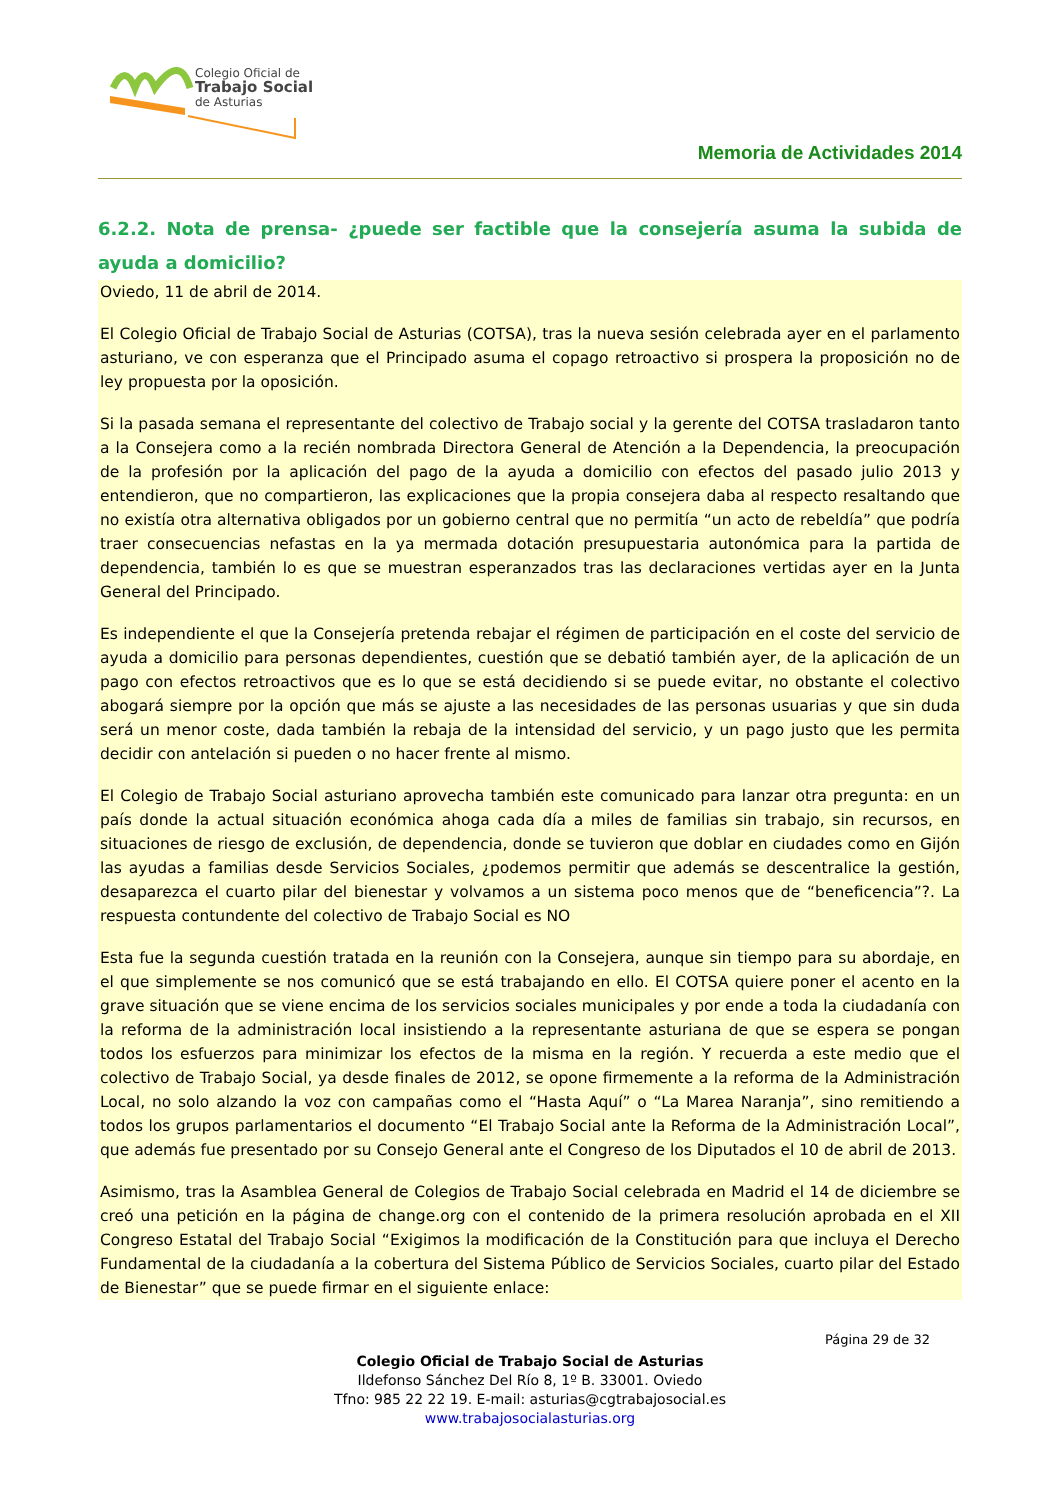Colegio Oficial de
Trabajo Social
de Asturias
Memoria de Actividades 2014
6.2.2. Nota de prensa- ¿puede ser factible que la consejería asuma la subida de ayuda a domicilio?
Oviedo, 11 de abril de 2014.
El Colegio Oficial de Trabajo Social de Asturias (COTSA), tras la nueva sesión celebrada ayer en el parlamento asturiano, ve con esperanza que el Principado asuma el copago retroactivo si prospera la proposición no de ley propuesta por la oposición.
Si la pasada semana el representante del colectivo de Trabajo social y la gerente del COTSA trasladaron tanto a la Consejera como a la recién nombrada Directora General de Atención a la Dependencia, la preocupación de la profesión por la aplicación del pago de la ayuda a domicilio con efectos del pasado julio 2013 y entendieron, que no compartieron, las explicaciones que la propia consejera daba al respecto resaltando que no existía otra alternativa obligados por un gobierno central que no permitía “un acto de rebeldía” que podría traer consecuencias nefastas en la ya mermada dotación presupuestaria autonómica para la partida de dependencia, también lo es que se muestran esperanzados tras las declaraciones vertidas ayer en la Junta General del Principado.
Es independiente el que la Consejería pretenda rebajar el régimen de participación en el coste del servicio de ayuda a domicilio para personas dependientes, cuestión que se debatió también ayer, de la aplicación de un pago con efectos retroactivos que es lo que se está decidiendo si se puede evitar, no obstante el colectivo abogará siempre por la opción que más se ajuste a las necesidades de las personas usuarias y que sin duda será un menor coste, dada también la rebaja de la intensidad del servicio, y un pago justo que les permita decidir con antelación si pueden o no hacer frente al mismo.
El Colegio de Trabajo Social asturiano aprovecha también este comunicado para lanzar otra pregunta: en un país donde la actual situación económica ahoga cada día a miles de familias sin trabajo, sin recursos, en situaciones de riesgo de exclusión, de dependencia, donde se tuvieron que doblar en ciudades como en Gijón las ayudas a familias desde Servicios Sociales, ¿podemos permitir que además se descentralice la gestión, desaparezca el cuarto pilar del bienestar y volvamos a un sistema poco menos que de “beneficencia”?. La respuesta contundente del colectivo de Trabajo Social es NO
Esta fue la segunda cuestión tratada en la reunión con la Consejera, aunque sin tiempo para su abordaje, en el que simplemente se nos comunicó que se está trabajando en ello. El COTSA quiere poner el acento en la grave situación que se viene encima de los servicios sociales municipales y por ende a toda la ciudadanía con la reforma de la administración local insistiendo a la representante asturiana de que se espera se pongan todos los esfuerzos para minimizar los efectos de la misma en la región. Y recuerda a este medio que el colectivo de Trabajo Social, ya desde finales de 2012, se opone firmemente a la reforma de la Administración Local, no solo alzando la voz con campañas como el “Hasta Aquí” o “La Marea Naranja”, sino remitiendo a todos los grupos parlamentarios el documento “El Trabajo Social ante la Reforma de la Administración Local”, que además fue presentado por su Consejo General ante el Congreso de los Diputados el 10 de abril de 2013.
Asimismo, tras la Asamblea General de Colegios de Trabajo Social celebrada en Madrid el 14 de diciembre se creó una petición en la página de change.org con el contenido de la primera resolución aprobada en el XII Congreso Estatal del Trabajo Social “Exigimos la modificación de la Constitución para que incluya el Derecho Fundamental de la ciudadanía a la cobertura del Sistema Público de Servicios Sociales, cuarto pilar del Estado de Bienestar” que se puede firmar en el siguiente enlace:
Página 29 de 32
Colegio Oficial de Trabajo Social de Asturias
Ildefonso Sánchez Del Río 8, 1º B. 33001. Oviedo
Tfno: 985 22 22 19. E-mail: asturias@cgtrabajosocial.es
www.trabajosocialasturias.org